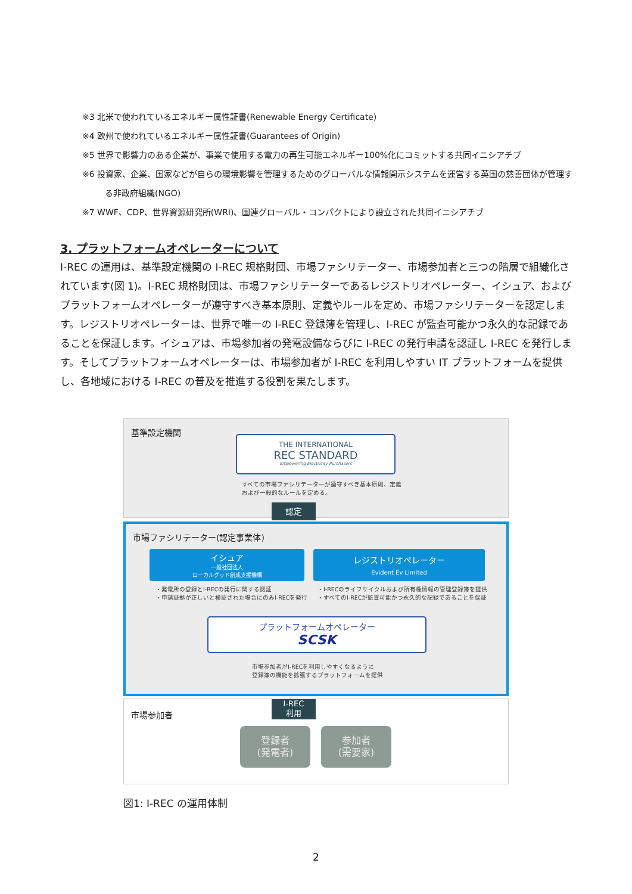※3 北米で使われているエネルギー属性証書(Renewable Energy Certificate)
※4 欧州で使われているエネルギー属性証書(Guarantees of Origin)
※5 世界で影響力のある企業が、事業で使用する電力の再生可能エネルギー100%化にコミットする共同イニシアチブ
※6 投資家、企業、国家などが自らの環境影響を管理するためのグローバルな情報開示システムを運営する英国の慈善団体が管理す
る非政府組織(NGO)
※7 WWF、CDP、世界資源研究所(WRI)、国連グローバル・コンパクトにより設立された共同イニシアチブ
3. プラットフォームオペレーターについて
I-REC の運用は、基準設定機関の I-REC 規格財団、市場ファシリテーター、市場参加者と三つの階層で組織化されています(図 1)。I-REC 規格財団は、市場ファシリテーターであるレジストリオペレーター、イシュア、およびプラットフォームオペレーターが遵守すべき基本原則、定義やルールを定め、市場ファシリテーターを認定します。レジストリオペレーターは、世界で唯一の I-REC 登録簿を管理し、I-REC が監査可能かつ永久的な記録であることを保証します。イシュアは、市場参加者の発電設備ならびに I-REC の発行申請を認証し I-REC を発行します。そしてプラットフォームオペレーターは、市場参加者が I-REC を利用しやすい IT プラットフォームを提供し、各地域における I-REC の普及を推進する役割を果たします。
基準設定機関
THE INTERNATIONAL
REC STANDARD
Empowering Electricity Purchasers
すべての市場ファシリテーターが遵守すべき基本原則、定義
および一般的なルールを定める。
認定
市場ファシリテーター(認定事業体)
イシュア
一般社団法人
ローカルグッド創成支援機構
レジストリオペレーター
Evident Ev Limited
・発電所の登録とI-RECの発行に関する認証
・申請証拠が正しいと検証された場合にのみI-RECを発行
・I-RECのライフサイクルおよび所有権情報の管理登録簿を提供
・すべてのI-RECが監査可能かつ永久的な記録であることを保証
プラットフォームオペレーター
SCSK
市場参加者がI-RECを利用しやすくなるように
登録簿の機能を拡張するプラットフォームを提供
市場参加者
I-REC
利用
登録者
(発電者)
参加者
(需要家)
図1: I-REC の運用体制
2